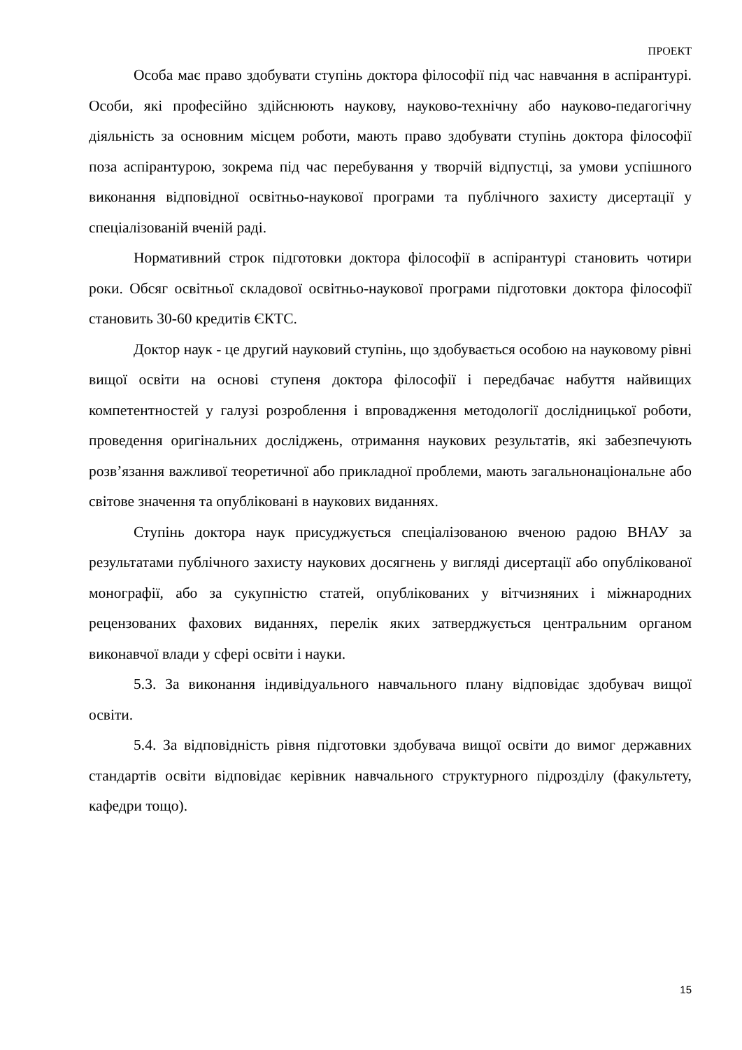ПРОЕКТ
Особа має право здобувати ступінь доктора філософії під час навчання в аспірантурі. Особи, які професійно здійснюють наукову, науково-технічну або науково-педагогічну діяльність за основним місцем роботи, мають право здобувати ступінь доктора філософії поза аспірантурою, зокрема під час перебування у творчій відпустці, за умови успішного виконання відповідної освітньо-наукової програми та публічного захисту дисертації у спеціалізованій вченій раді.
Нормативний строк підготовки доктора філософії в аспірантурі становить чотири роки. Обсяг освітньої складової освітньо-наукової програми підготовки доктора філософії становить 30-60 кредитів ЄКТС.
Доктор наук - це другий науковий ступінь, що здобувається особою на науковому рівні вищої освіти на основі ступеня доктора філософії і передбачає набуття найвищих компетентностей у галузі розроблення і впровадження методології дослідницької роботи, проведення оригінальних досліджень, отримання наукових результатів, які забезпечують розв’язання важливої теоретичної або прикладної проблеми, мають загальнонаціональне або світове значення та опубліковані в наукових виданнях.
Ступінь доктора наук присуджується спеціалізованою вченою радою ВНАУ за результатами публічного захисту наукових досягнень у вигляді дисертації або опублікованої монографії, або за сукупністю статей, опублікованих у вітчизняних і міжнародних рецензованих фахових виданнях, перелік яких затверджується центральним органом виконавчої влади у сфері освіти і науки.
5.3. За виконання індивідуального навчального плану відповідає здобувач вищої освіти.
5.4. За відповідність рівня підготовки здобувача вищої освіти до вимог державних стандартів освіти відповідає керівник навчального структурного підрозділу (факультету, кафедри тощо).
15